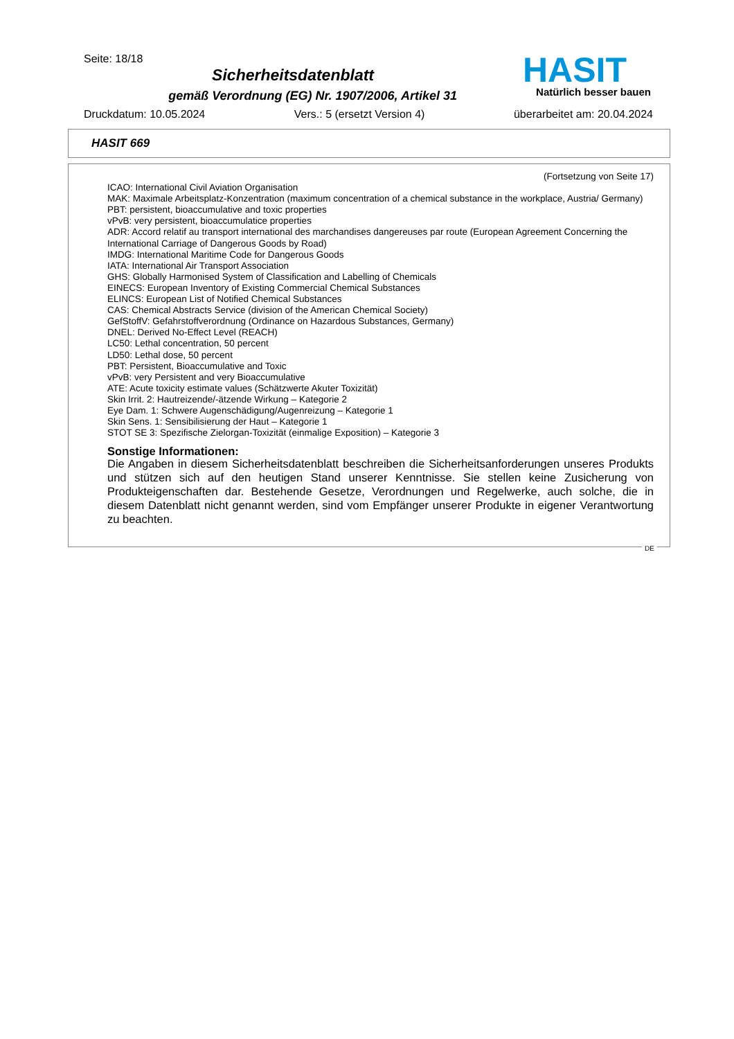Seite: 18/18
Sicherheitsdatenblatt
gemäß Verordnung (EG) Nr. 1907/2006, Artikel 31
HASIT
Natürlich besser bauen
Druckdatum: 10.05.2024 Vers.: 5 (ersetzt Version 4) überarbeitet am: 20.04.2024
HASIT 669
(Fortsetzung von Seite 17)
ICAO: International Civil Aviation Organisation
MAK: Maximale Arbeitsplatz-Konzentration (maximum concentration of a chemical substance in the workplace, Austria/ Germany)
PBT: persistent, bioaccumulative and toxic properties
vPvB: very persistent, bioaccumulatice properties
ADR: Accord relatif au transport international des marchandises dangereuses par route (European Agreement Concerning the International Carriage of Dangerous Goods by Road)
IMDG: International Maritime Code for Dangerous Goods
IATA: International Air Transport Association
GHS: Globally Harmonised System of Classification and Labelling of Chemicals
EINECS: European Inventory of Existing Commercial Chemical Substances
ELINCS: European List of Notified Chemical Substances
CAS: Chemical Abstracts Service (division of the American Chemical Society)
GefStoffV: Gefahrstoffverordnung (Ordinance on Hazardous Substances, Germany)
DNEL: Derived No-Effect Level (REACH)
LC50: Lethal concentration, 50 percent
LD50: Lethal dose, 50 percent
PBT: Persistent, Bioaccumulative and Toxic
vPvB: very Persistent and very Bioaccumulative
ATE: Acute toxicity estimate values (Schätzwerte Akuter Toxizität)
Skin Irrit. 2: Hautreizende/-ätzende Wirkung – Kategorie 2
Eye Dam. 1: Schwere Augenschädigung/Augenreizung – Kategorie 1
Skin Sens. 1: Sensibilisierung der Haut – Kategorie 1
STOT SE 3: Spezifische Zielorgan-Toxizität (einmalige Exposition) – Kategorie 3
Sonstige Informationen:
Die Angaben in diesem Sicherheitsdatenblatt beschreiben die Sicherheitsanforderungen unseres Produkts und stützen sich auf den heutigen Stand unserer Kenntnisse. Sie stellen keine Zusicherung von Produkteigenschaften dar. Bestehende Gesetze, Verordnungen und Regelwerke, auch solche, die in diesem Datenblatt nicht genannt werden, sind vom Empfänger unserer Produkte in eigener Verantwortung zu beachten.
DE